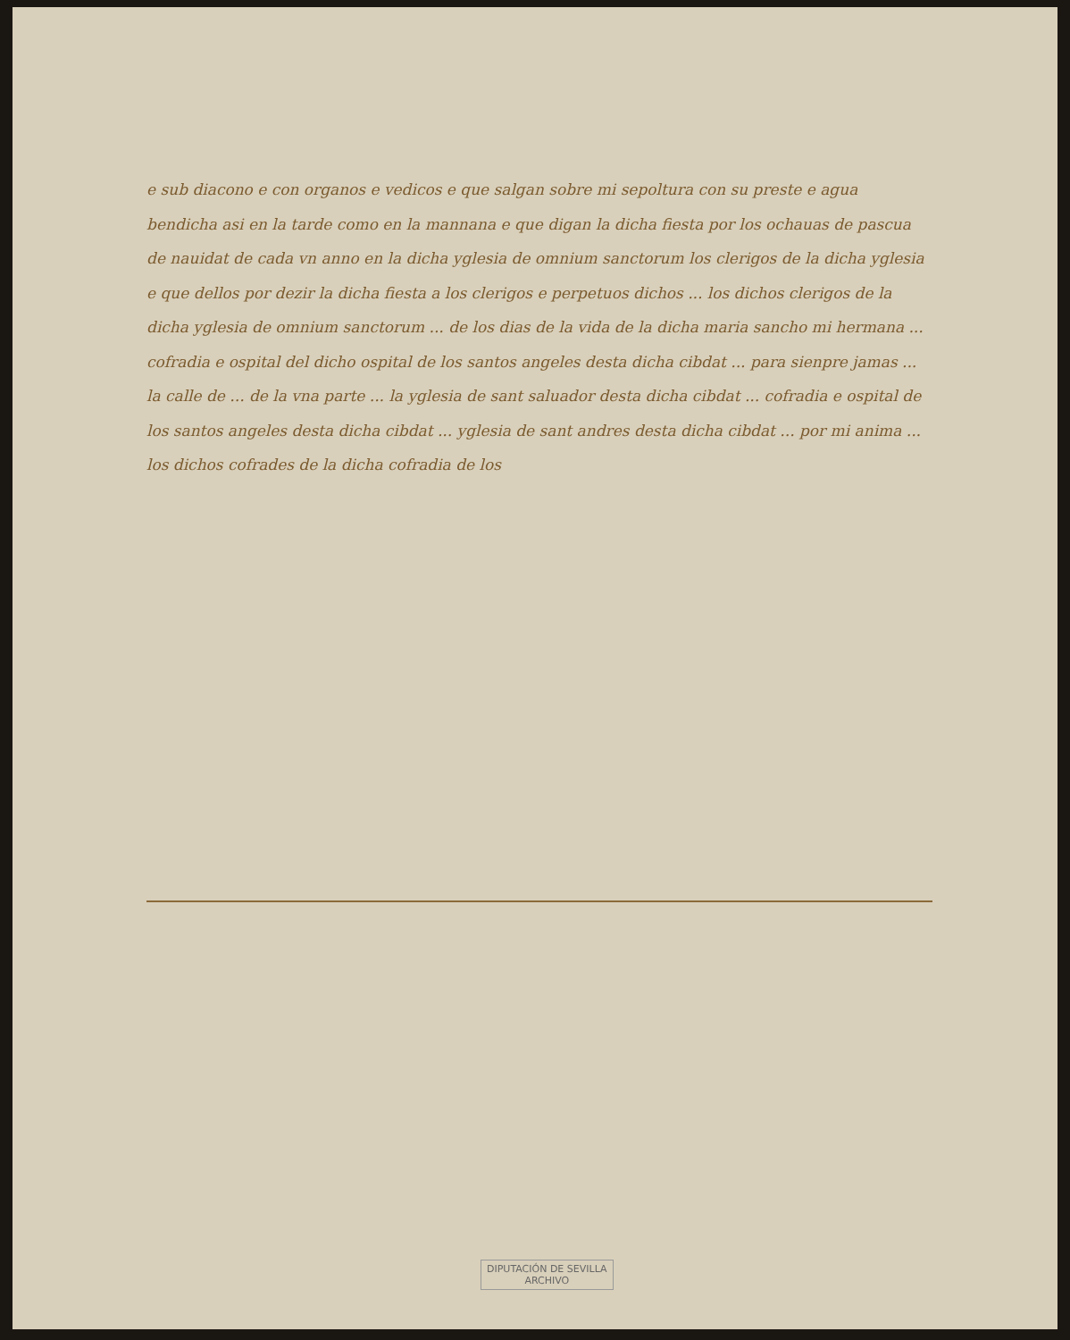e sub diacono e con organos e vedicos e que salgan sobre mi sepoltura con su preste e agua bendicha asi en la tarde como en la mannana e que digan la dicha fiesta por los ochauas de pascua de nauidat de cada vn anno en la dicha yglesia de omnium sanctorum los clerigos de la dicha yglesia e que dellos por dezir la dicha fiesta a los clerigos e perpetuos dichos ... los dichos clerigos de la dicha yglesia de omnium sanctorum ... de los dias de la vida de la dicha maria sancho mi hermana ... cofradia e ospital del dicho ospital de los santos angeles desta dicha cibdat ... para sienpre jamas ... la calle de ... de la vna parte ... la yglesia de sant saluador desta dicha cibdat ... cofradia e ospital de los santos angeles desta dicha cibdat ... yglesia de sant andres desta dicha cibdat ... por mi anima ... los dichos cofrades de la dicha cofradia de los
DIPUTACIÓN DE SEVILLA
ARCHIVO